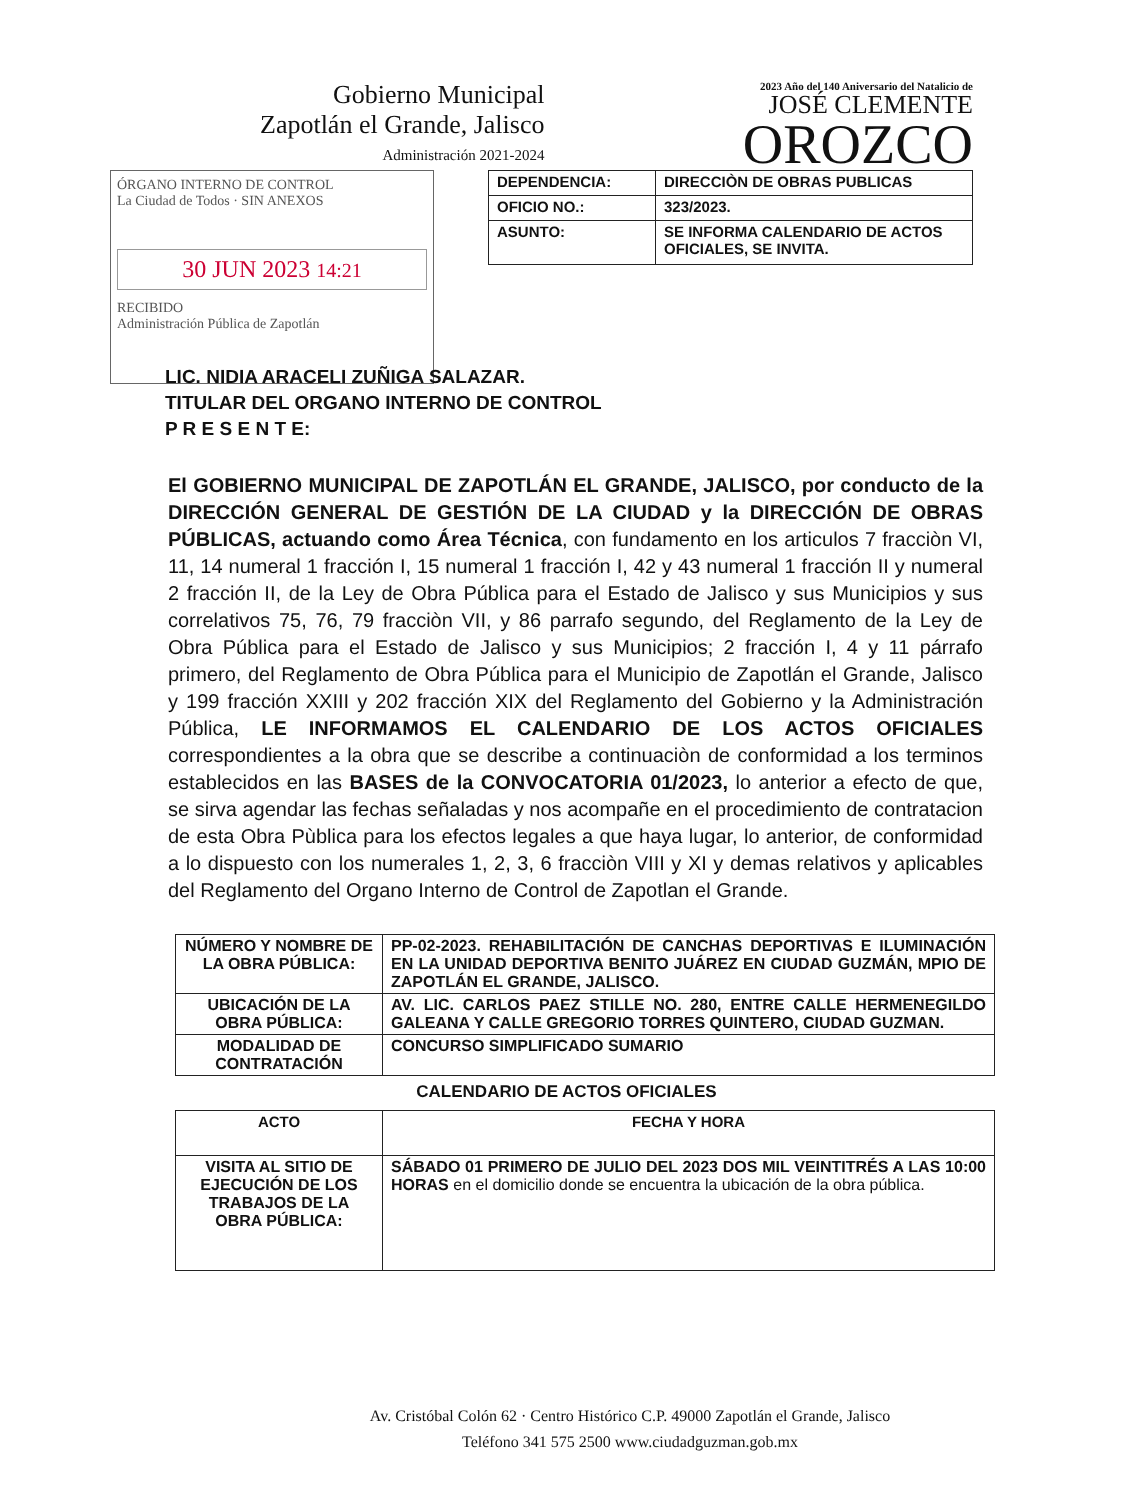Gobierno Municipal
Zapotlán el Grande, Jalisco
Administración 2021-2024
2023 Año del 140 Aniversario del Natalicio de
JOSÉ CLEMENTE
OROZCO
ÓRGANO INTERNO DE CONTROL
La Ciudad de Todos · SIN ANEXOS
30 JUN 2023 14:21
RECIBIDO
Administración Pública de Zapotlán
| DEPENDENCIA: | DIRECCIÒN DE OBRAS PUBLICAS |
| OFICIO NO.: | 323/2023. |
| ASUNTO: | SE INFORMA CALENDARIO DE ACTOS OFICIALES, SE INVITA. |
LIC. NIDIA ARACELI ZUÑIGA SALAZAR.
TITULAR DEL ORGANO INTERNO DE CONTROL
P R E S E N T E:
El GOBIERNO MUNICIPAL DE ZAPOTLÁN EL GRANDE, JALISCO, por conducto de la DIRECCIÓN GENERAL DE GESTIÓN DE LA CIUDAD y la DIRECCIÓN DE OBRAS PÚBLICAS, actuando como Área Técnica, con fundamento en los articulos 7 fracciòn VI, 11, 14 numeral 1 fracción I, 15 numeral 1 fracción I, 42 y 43 numeral 1 fracción II y numeral 2 fracción II, de la Ley de Obra Pública para el Estado de Jalisco y sus Municipios y sus correlativos 75, 76, 79 fracciòn VII, y 86 parrafo segundo, del Reglamento de la Ley de Obra Pública para el Estado de Jalisco y sus Municipios; 2 fracción I, 4 y 11 párrafo primero, del Reglamento de Obra Pública para el Municipio de Zapotlán el Grande, Jalisco y 199 fracción XXIII y 202 fracción XIX del Reglamento del Gobierno y la Administración Pública, LE INFORMAMOS EL CALENDARIO DE LOS ACTOS OFICIALES correspondientes a la obra que se describe a continuaciòn de conformidad a los terminos establecidos en las BASES de la CONVOCATORIA 01/2023, lo anterior a efecto de que, se sirva agendar las fechas señaladas y nos acompañe en el procedimiento de contratacion de esta Obra Pùblica para los efectos legales a que haya lugar, lo anterior, de conformidad a lo dispuesto con los numerales 1, 2, 3, 6 fracciòn VIII y XI y demas relativos y aplicables del Reglamento del Organo Interno de Control de Zapotlan el Grande.
| NÚMERO Y NOMBRE DE LA OBRA PÚBLICA: | PP-02-2023. REHABILITACIÓN DE CANCHAS DEPORTIVAS E ILUMINACIÓN EN LA UNIDAD DEPORTIVA BENITO JUÁREZ EN CIUDAD GUZMÁN, MPIO DE ZAPOTLÁN EL GRANDE, JALISCO. |
| UBICACIÓN DE LA OBRA PÚBLICA: | AV. LIC. CARLOS PAEZ STILLE NO. 280, ENTRE CALLE HERMENEGILDO GALEANA Y CALLE GREGORIO TORRES QUINTERO, CIUDAD GUZMAN. |
| MODALIDAD DE CONTRATACIÓN | CONCURSO SIMPLIFICADO SUMARIO |
CALENDARIO DE ACTOS OFICIALES
| ACTO | FECHA Y HORA |
| --- | --- |
| VISITA AL SITIO DE EJECUCIÓN DE LOS TRABAJOS DE LA OBRA PÚBLICA: | SÁBADO 01 PRIMERO DE JULIO DEL 2023 DOS MIL VEINTITRÉS A LAS 10:00 HORAS en el domicilio donde se encuentra la ubicación de la obra pública. |
Av. Cristóbal Colón 62 · Centro Histórico C.P. 49000 Zapotlán el Grande, Jalisco
Teléfono 341 575 2500 www.ciudadguzman.gob.mx